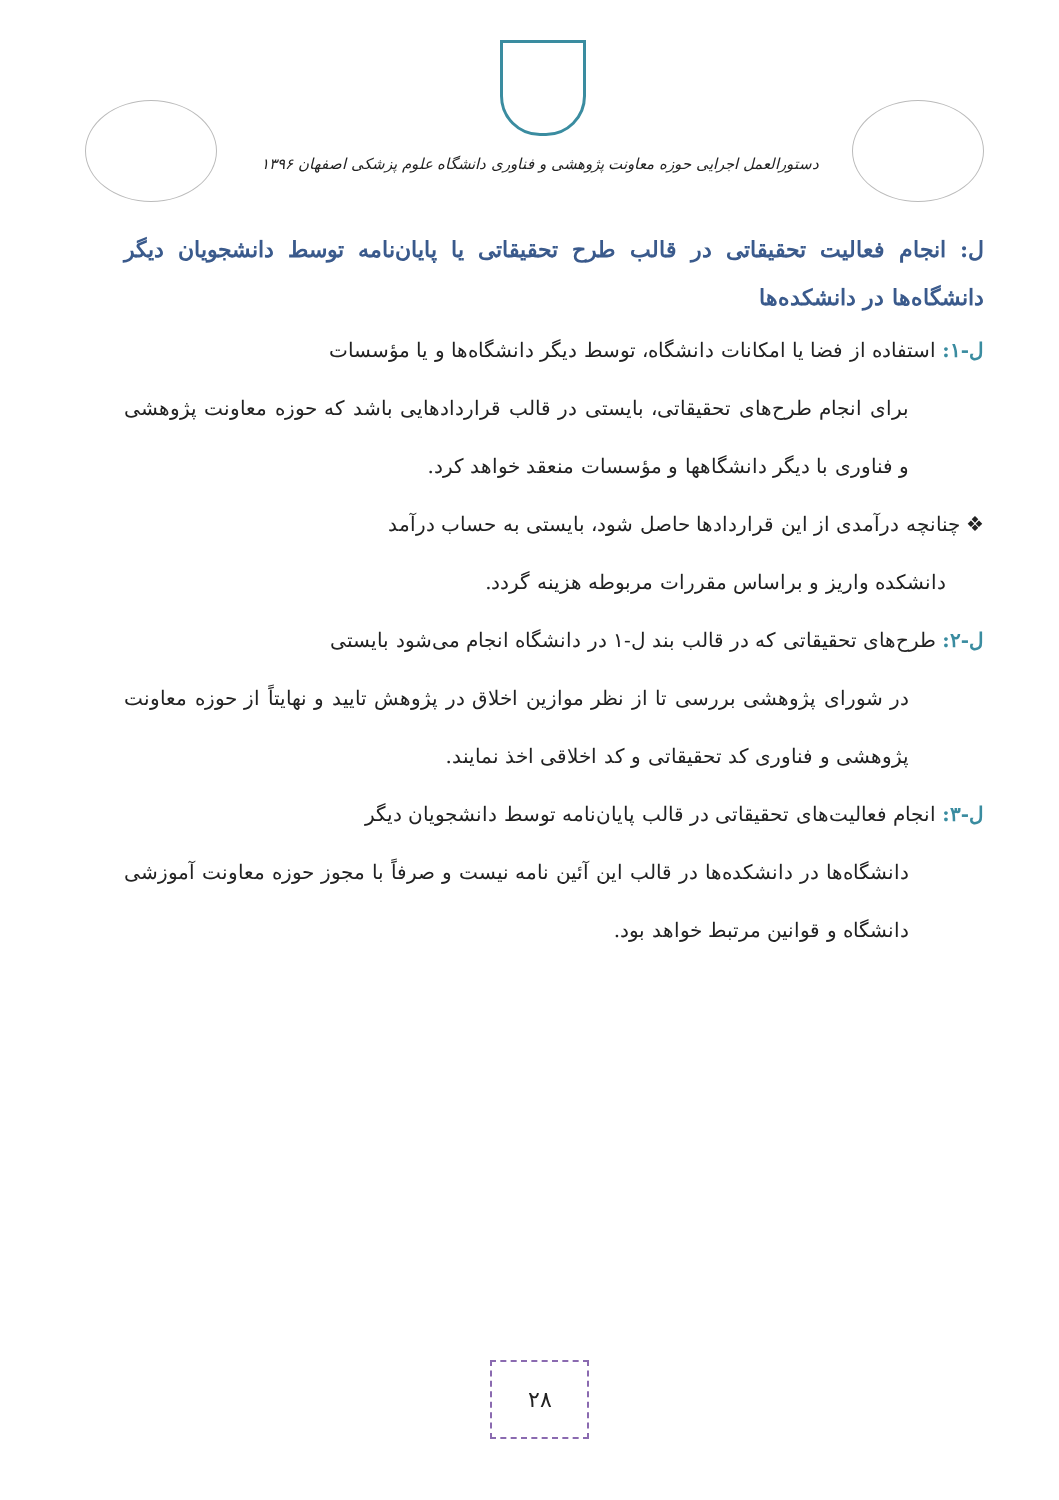دستورالعمل اجرایی حوزه معاونت پژوهشی و فناوری دانشگاه علوم پزشکی اصفهان ۱۳۹۶
ل: انجام فعالیت تحقیقاتی در قالب طرح تحقیقاتی یا پایان‌نامه توسط دانشجویان دیگر دانشگاه‌ها در دانشکده‌ها
ل-۱: استفاده از فضا یا امکانات دانشگاه، توسط دیگر دانشگاه‌ها و یا مؤسسات
برای انجام طرح‌های تحقیقاتی، بایستی در قالب قراردادهایی باشد که حوزه معاونت پژوهشی و فناوری با دیگر دانشگاهها و مؤسسات منعقد خواهد کرد.
❖ چنانچه درآمدی از این قراردادها حاصل شود، بایستی به حساب درآمد
دانشکده واریز و براساس مقررات مربوطه هزینه گردد.
ل-۲: طرح‌های تحقیقاتی که در قالب بند ل-۱ در دانشگاه انجام می‌شود بایستی
در شورای پژوهشی بررسی تا از نظر موازین اخلاق در پژوهش تایید و نهایتاً از حوزه معاونت پژوهشی و فناوری کد تحقیقاتی و کد اخلاقی اخذ نمایند.
ل-۳: انجام فعالیت‌های تحقیقاتی در قالب پایان‌نامه توسط دانشجویان دیگر
دانشگاه‌ها در دانشکده‌ها در قالب این آئین نامه نیست و صرفاً با مجوز حوزه معاونت آموزشی دانشگاه و قوانین مرتبط خواهد بود.
۲۸